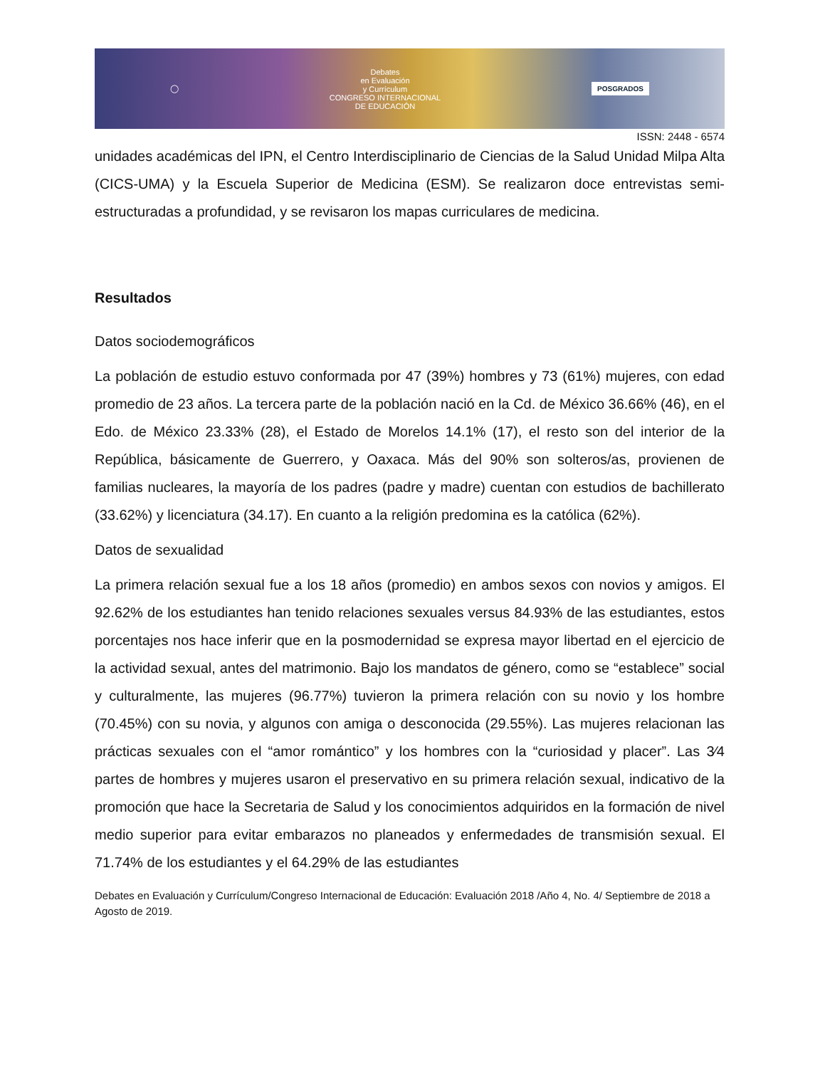◯
Debates
en Evaluación
y Currículum
CONGRESO INTERNACIONAL
DE EDUCACIÓN
POSGRADOS
ISSN: 2448 - 6574
unidades académicas del IPN, el Centro Interdisciplinario de Ciencias de la Salud Unidad Milpa Alta (CICS-UMA) y la Escuela Superior de Medicina (ESM). Se realizaron doce entrevistas semi-estructuradas a profundidad, y se revisaron los mapas curriculares de medicina.
Resultados
Datos sociodemográficos
La población de estudio estuvo conformada por 47 (39%) hombres y 73 (61%) mujeres, con edad promedio de 23 años. La tercera parte de la población nació en la Cd. de México 36.66% (46), en el Edo. de México 23.33% (28), el Estado de Morelos 14.1% (17), el resto son del interior de la República, básicamente de Guerrero, y Oaxaca. Más del 90% son solteros/as, provienen de familias nucleares, la mayoría de los padres (padre y madre) cuentan con estudios de bachillerato (33.62%) y licenciatura (34.17). En cuanto a la religión predomina es la católica (62%).
Datos de sexualidad
La primera relación sexual fue a los 18 años (promedio) en ambos sexos con novios y amigos. El 92.62% de los estudiantes han tenido relaciones sexuales versus 84.93% de las estudiantes, estos porcentajes nos hace inferir que en la posmodernidad se expresa mayor libertad en el ejercicio de la actividad sexual, antes del matrimonio. Bajo los mandatos de género, como se “establece” social y culturalmente, las mujeres (96.77%) tuvieron la primera relación con su novio y los hombre (70.45%) con su novia, y algunos con amiga o desconocida (29.55%). Las mujeres relacionan las prácticas sexuales con el “amor romántico” y los hombres con la “curiosidad y placer”. Las 3⁄4 partes de hombres y mujeres usaron el preservativo en su primera relación sexual, indicativo de la promoción que hace la Secretaria de Salud y los conocimientos adquiridos en la formación de nivel medio superior para evitar embarazos no planeados y enfermedades de transmisión sexual. El 71.74% de los estudiantes y el 64.29% de las estudiantes
Debates en Evaluación y Currículum/Congreso Internacional de Educación: Evaluación 2018 /Año 4, No. 4/ Septiembre de 2018 a Agosto de 2019.